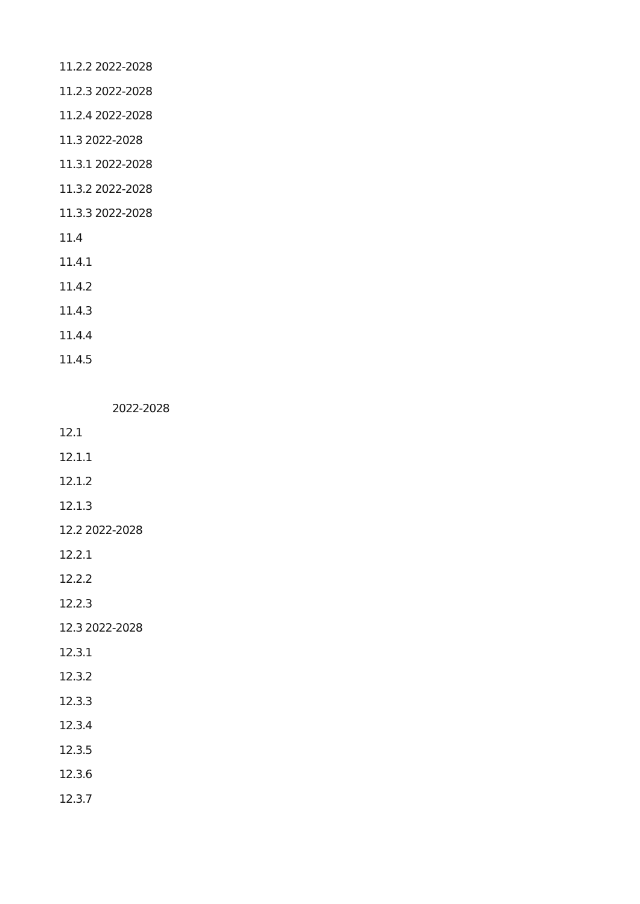11.2.2 2022-2028
11.2.3 2022-2028
11.2.4 2022-2028
11.3 2022-2028
11.3.1 2022-2028
11.3.2 2022-2028
11.3.3 2022-2028
11.4
11.4.1
11.4.2
11.4.3
11.4.4
11.4.5
2022-2028
12.1
12.1.1
12.1.2
12.1.3
12.2 2022-2028
12.2.1
12.2.2
12.2.3
12.3 2022-2028
12.3.1
12.3.2
12.3.3
12.3.4
12.3.5
12.3.6
12.3.7